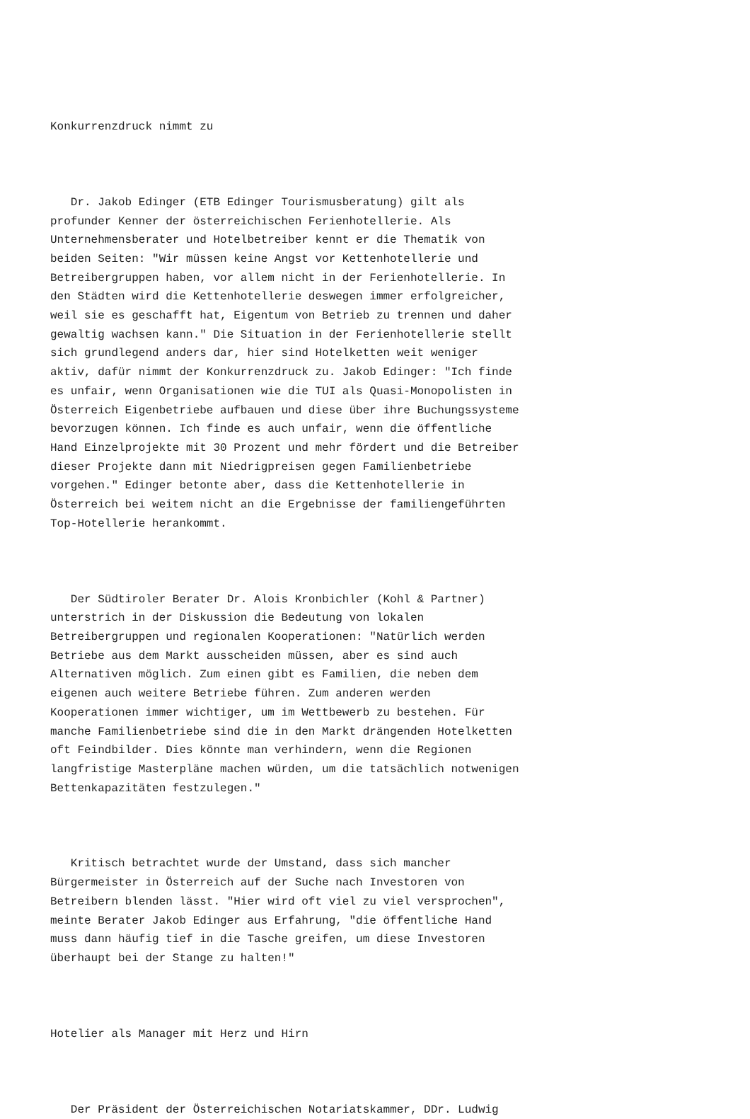Konkurrenzdruck nimmt zu
Dr. Jakob Edinger (ETB Edinger Tourismusberatung) gilt als profunder Kenner der österreichischen Ferienhotellerie. Als Unternehmensberater und Hotelbetreiber kennt er die Thematik von beiden Seiten: "Wir müssen keine Angst vor Kettenhotellerie und Betreibergruppen haben, vor allem nicht in der Ferienhotellerie. In den Städten wird die Kettenhotellerie deswegen immer erfolgreicher, weil sie es geschafft hat, Eigentum von Betrieb zu trennen und daher gewaltig wachsen kann." Die Situation in der Ferienhotellerie stellt sich grundlegend anders dar, hier sind Hotelketten weit weniger aktiv, dafür nimmt der Konkurrenzdruck zu. Jakob Edinger: "Ich finde es unfair, wenn Organisationen wie die TUI als Quasi-Monopolisten in Österreich Eigenbetriebe aufbauen und diese über ihre Buchungssysteme bevorzugen können. Ich finde es auch unfair, wenn die öffentliche Hand Einzelprojekte mit 30 Prozent und mehr fördert und die Betreiber dieser Projekte dann mit Niedrigpreisen gegen Familienbetriebe vorgehen." Edinger betonte aber, dass die Kettenhotellerie in Österreich bei weitem nicht an die Ergebnisse der familiengeführten Top-Hotellerie herankommt.
Der Südtiroler Berater Dr. Alois Kronbichler (Kohl & Partner) unterstrich in der Diskussion die Bedeutung von lokalen Betreibergruppen und regionalen Kooperationen: "Natürlich werden Betriebe aus dem Markt ausscheiden müssen, aber es sind auch Alternativen möglich. Zum einen gibt es Familien, die neben dem eigenen auch weitere Betriebe führen. Zum anderen werden Kooperationen immer wichtiger, um im Wettbewerb zu bestehen. Für manche Familienbetriebe sind die in den Markt drängenden Hotelketten oft Feindbilder. Dies könnte man verhindern, wenn die Regionen langfristige Masterpläne machen würden, um die tatsächlich notwenigen Bettenkapazitäten festzulegen."
Kritisch betrachtet wurde der Umstand, dass sich mancher Bürgermeister in Österreich auf der Suche nach Investoren von Betreibern blenden lässt. "Hier wird oft viel zu viel versprochen", meinte Berater Jakob Edinger aus Erfahrung, "die öffentliche Hand muss dann häufig tief in die Tasche greifen, um diese Investoren überhaupt bei der Stange zu halten!"
Hotelier als Manager mit Herz und Hirn
Der Präsident der Österreichischen Notariatskammer, DDr. Ludwig